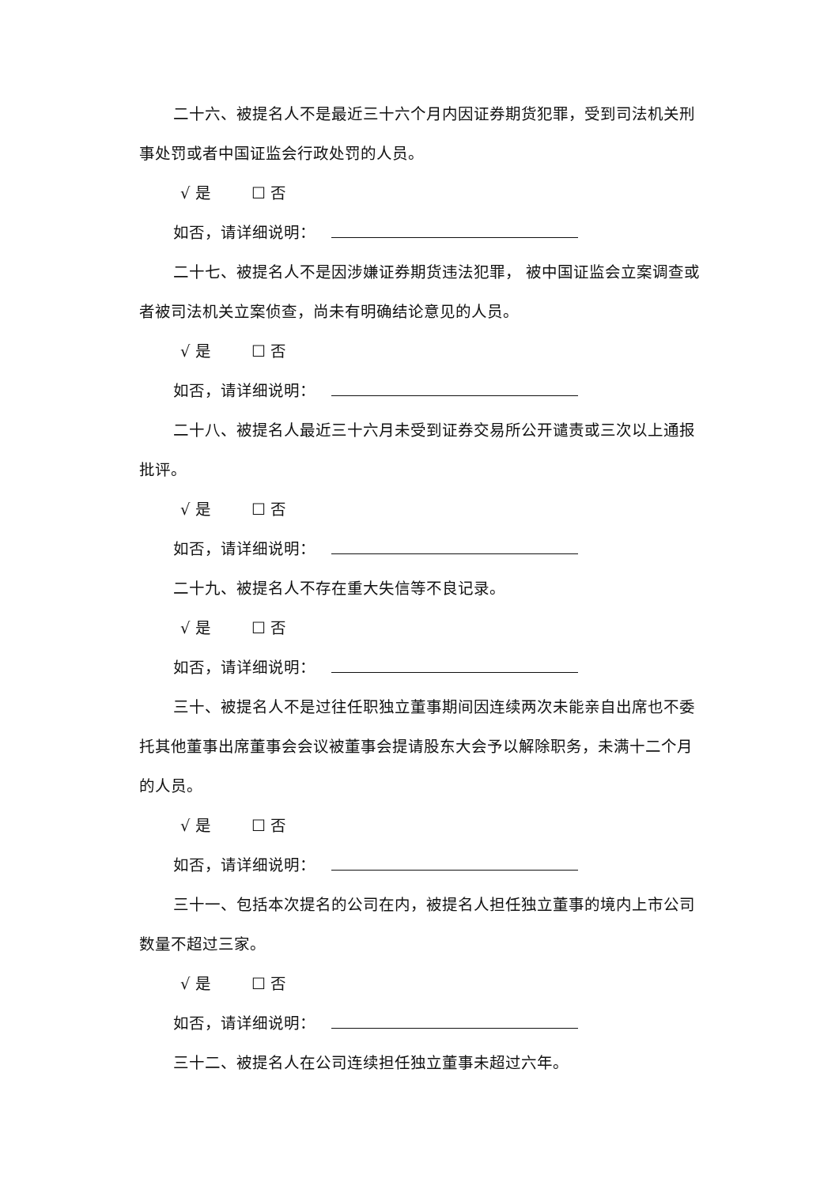二十六、被提名人不是最近三十六个月内因证券期货犯罪，受到司法机关刑事处罚或者中国证监会行政处罚的人员。
√ 是 ☐ 否
如否，请详细说明：
二十七、被提名人不是因涉嫌证券期货违法犯罪， 被中国证监会立案调查或者被司法机关立案侦查，尚未有明确结论意见的人员。
√ 是 ☐ 否
如否，请详细说明：
二十八、被提名人最近三十六月未受到证券交易所公开谴责或三次以上通报批评。
√ 是 ☐ 否
如否，请详细说明：
二十九、被提名人不存在重大失信等不良记录。
√ 是 ☐ 否
如否，请详细说明：
三十、被提名人不是过往任职独立董事期间因连续两次未能亲自出席也不委托其他董事出席董事会会议被董事会提请股东大会予以解除职务，未满十二个月的人员。
√ 是 ☐ 否
如否，请详细说明：
三十一、包括本次提名的公司在内，被提名人担任独立董事的境内上市公司数量不超过三家。
√ 是 ☐ 否
如否，请详细说明：
三十二、被提名人在公司连续担任独立董事未超过六年。